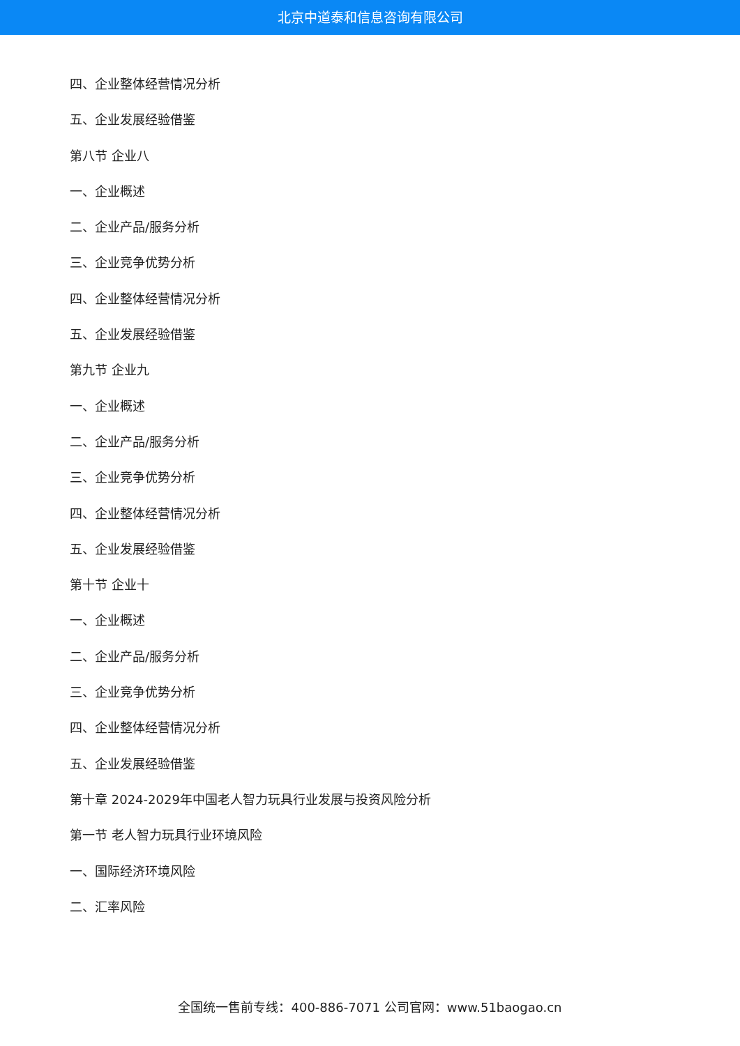北京中道泰和信息咨询有限公司
四、企业整体经营情况分析
五、企业发展经验借鉴
第八节 企业八
一、企业概述
二、企业产品/服务分析
三、企业竞争优势分析
四、企业整体经营情况分析
五、企业发展经验借鉴
第九节 企业九
一、企业概述
二、企业产品/服务分析
三、企业竞争优势分析
四、企业整体经营情况分析
五、企业发展经验借鉴
第十节 企业十
一、企业概述
二、企业产品/服务分析
三、企业竞争优势分析
四、企业整体经营情况分析
五、企业发展经验借鉴
第十章 2024-2029年中国老人智力玩具行业发展与投资风险分析
第一节 老人智力玩具行业环境风险
一、国际经济环境风险
二、汇率风险
全国统一售前专线：400-886-7071 公司官网：www.51baogao.cn